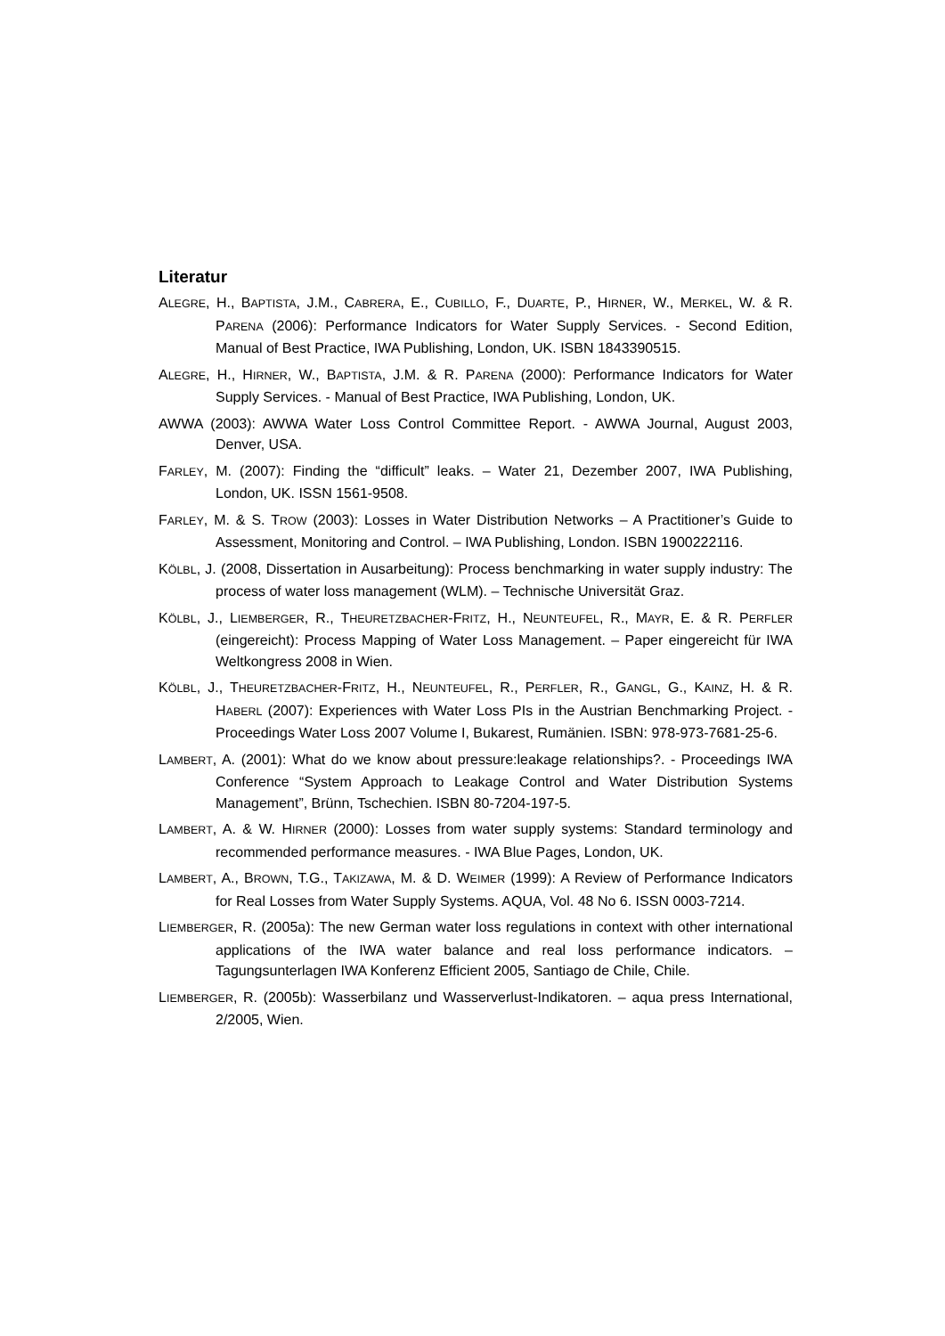Literatur
ALEGRE, H., BAPTISTA, J.M., CABRERA, E., CUBILLO, F., DUARTE, P., HIRNER, W., MERKEL, W. & R. PARENA (2006): Performance Indicators for Water Supply Services. - Second Edition, Manual of Best Practice, IWA Publishing, London, UK. ISBN 1843390515.
ALEGRE, H., HIRNER, W., BAPTISTA, J.M. & R. PARENA (2000): Performance Indicators for Water Supply Services. - Manual of Best Practice, IWA Publishing, London, UK.
AWWA (2003): AWWA Water Loss Control Committee Report. - AWWA Journal, August 2003, Denver, USA.
FARLEY, M. (2007): Finding the “difficult” leaks. – Water 21, Dezember 2007, IWA Publishing, London, UK. ISSN 1561-9508.
FARLEY, M. & S. TROW (2003): Losses in Water Distribution Networks – A Practitioner’s Guide to Assessment, Monitoring and Control. – IWA Publishing, London. ISBN 1900222116.
KÖLBL, J. (2008, Dissertation in Ausarbeitung): Process benchmarking in water supply industry: The process of water loss management (WLM). – Technische Universität Graz.
KÖLBL, J., LIEMBERGER, R., THEURETZBACHER-FRITZ, H., NEUNTEUFEL, R., MAYR, E. & R. PERFLER (eingereicht): Process Mapping of Water Loss Management. – Paper eingereicht für IWA Weltkongress 2008 in Wien.
KÖLBL, J., THEURETZBACHER-FRITZ, H., NEUNTEUFEL, R., PERFLER, R., GANGL, G., KAINZ, H. & R. HABERL (2007): Experiences with Water Loss PIs in the Austrian Benchmarking Project. - Proceedings Water Loss 2007 Volume I, Bukarest, Rumänien. ISBN: 978-973-7681-25-6.
LAMBERT, A. (2001): What do we know about pressure:leakage relationships?. - Proceedings IWA Conference “System Approach to Leakage Control and Water Distribution Systems Management”, Brünn, Tschechien. ISBN 80-7204-197-5.
LAMBERT, A. & W. HIRNER (2000): Losses from water supply systems: Standard terminology and recommended performance measures. - IWA Blue Pages, London, UK.
LAMBERT, A., BROWN, T.G., TAKIZAWA, M. & D. WEIMER (1999): A Review of Performance Indicators for Real Losses from Water Supply Systems. AQUA, Vol. 48 No 6. ISSN 0003-7214.
LIEMBERGER, R. (2005a): The new German water loss regulations in context with other international applications of the IWA water balance and real loss performance indicators. – Tagungsunterlagen IWA Konferenz Efficient 2005, Santiago de Chile, Chile.
LIEMBERGER, R. (2005b): Wasserbilanz und Wasserverlust-Indikatoren. – aqua press International, 2/2005, Wien.